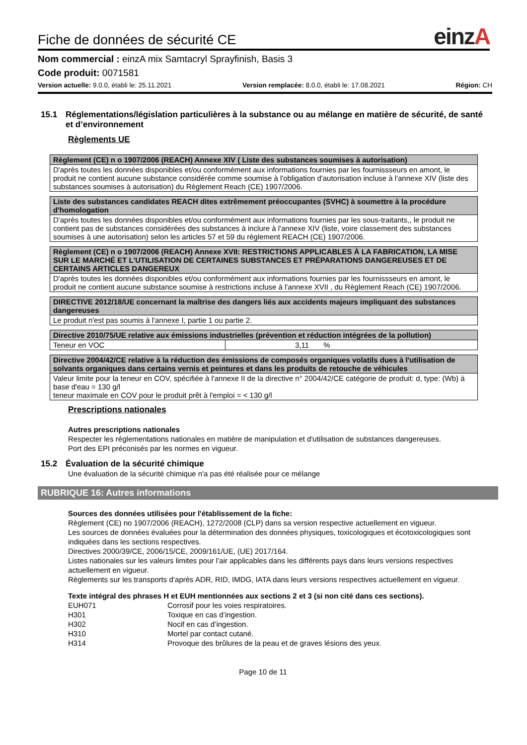Fiche de données de sécurité CE
einzA
Nom commercial : einzA mix Samtacryl Sprayfinish, Basis 3
Code produit: 0071581
Version actuelle: 9.0.0, établi le: 25.11.2021 Version remplacée: 8.0.0, établi le: 17.08.2021 Région: CH
15.1 Réglementations/législation particulières à la substance ou au mélange en matière de sécurité, de santé et d’environnement
Règlements UE
| Règlement (CE) n o 1907/2006 (REACH) Annexe XIV ( Liste des substances soumises à autorisation) |
| --- |
| D'après toutes les données disponibles et/ou conformément aux informations fournies par les fournissseurs en amont, le produit ne contient aucune substance considérée comme soumise à l'obligation d'autorisation incluse à l'annexe XIV (liste des substances soumises à autorisation) du Règlement Reach (CE) 1907/2006. |
| Liste des substances candidates REACH dites extrêmement préoccupantes (SVHC) à soumettre à la procédure d'homologation |
| --- |
| D'après toutes les données disponibles et/ou conformément aux informations fournies par les sous-traitants,, le produit ne contient pas de substances considérées des substances à inclure à l'annexe XIV (liste, voire classement des substances soumises à une autorisation) selon les articles 57 et 59 du règlement REACH (CE) 1907/2006. |
| Règlement (CE) n o 1907/2006 (REACH) Annexe XVII: RESTRICTIONS APPLICABLES À LA FABRICATION, LA MISE SUR LE MARCHÉ ET L'UTILISATION DE CERTAINES SUBSTANCES ET PRÉPARATIONS DANGEREUSES ET DE CERTAINS ARTICLES DANGEREUX |
| --- |
| D'après toutes les données disponibles et/ou conformément aux informations fournies par les fournissseurs en amont, le produit ne contient aucune substance soumise à restrictions incluse à l'annexe XVII , du Règlement Reach (CE) 1907/2006. |
| DIRECTIVE 2012/18/UE concernant la maîtrise des dangers liés aux accidents majeurs impliquant des substances dangereuses |
| --- |
| Le produit n'est pas soumis à l'annexe I, partie 1 ou partie 2. |
| Directive 2010/75/UE relative aux émissions industrielles (prévention et réduction intégrées de la pollution) | |
| --- | --- |
| Teneur en VOC | 3,11 % |
| Directive 2004/42/CE relative à la réduction des émissions de composés organiques volatils dues à l'utilisation de solvants organiques dans certains vernis et peintures et dans les produits de retouche de véhicules |
| --- |
| Valeur limite pour la teneur en COV, spécifiée à l'annexe II de la directive n° 2004/42/CE catégorie de produit: d, type: (Wb) à base d'eau = 130 g/l teneur maximale en COV pour le produit prêt à l'emploi = < 130 g/l |
Prescriptions nationales
Autres prescriptions nationales
Respecter les réglementations nationales en matière de manipulation et d'utilisation de substances dangereuses.
Port des EPI préconisés par les normes en vigueur.
15.2 Évaluation de la sécurité chimique
Une évaluation de la sécurité chimique n'a pas été réalisée pour ce mélange
RUBRIQUE 16: Autres informations
Sources des données utilisées pour l'établissement de la fiche:
Règlement (CE) no 1907/2006 (REACH), 1272/2008 (CLP) dans sa version respective actuellement en vigueur.
Les sources de données évaluées pour la détermination des données physiques, toxicologiques et écotoxicologiques sont indiquées dans les sections respectives.
Directives 2000/39/CE, 2006/15/CE, 2009/161/UE, (UE) 2017/164.
Listes nationales sur les valeurs limites pour l’air applicables dans les différents pays dans leurs versions respectives actuellement en vigueur.
Règlements sur les transports d’après ADR, RID, IMDG, IATA dans leurs versions respectives actuellement en vigueur.
Texte intégral des phrases H et EUH mentionnées aux sections 2 et 3 (si non cité dans ces sections).
EUH071 Corrosif pour les voies respiratoires. H301 Toxique en cas d’ingestion. H302 Nocif en cas d’ingestion. H310 Mortel par contact cutané. H314 Provoque des brûlures de la peau et de graves lésions des yeux.
Page 10 de 11